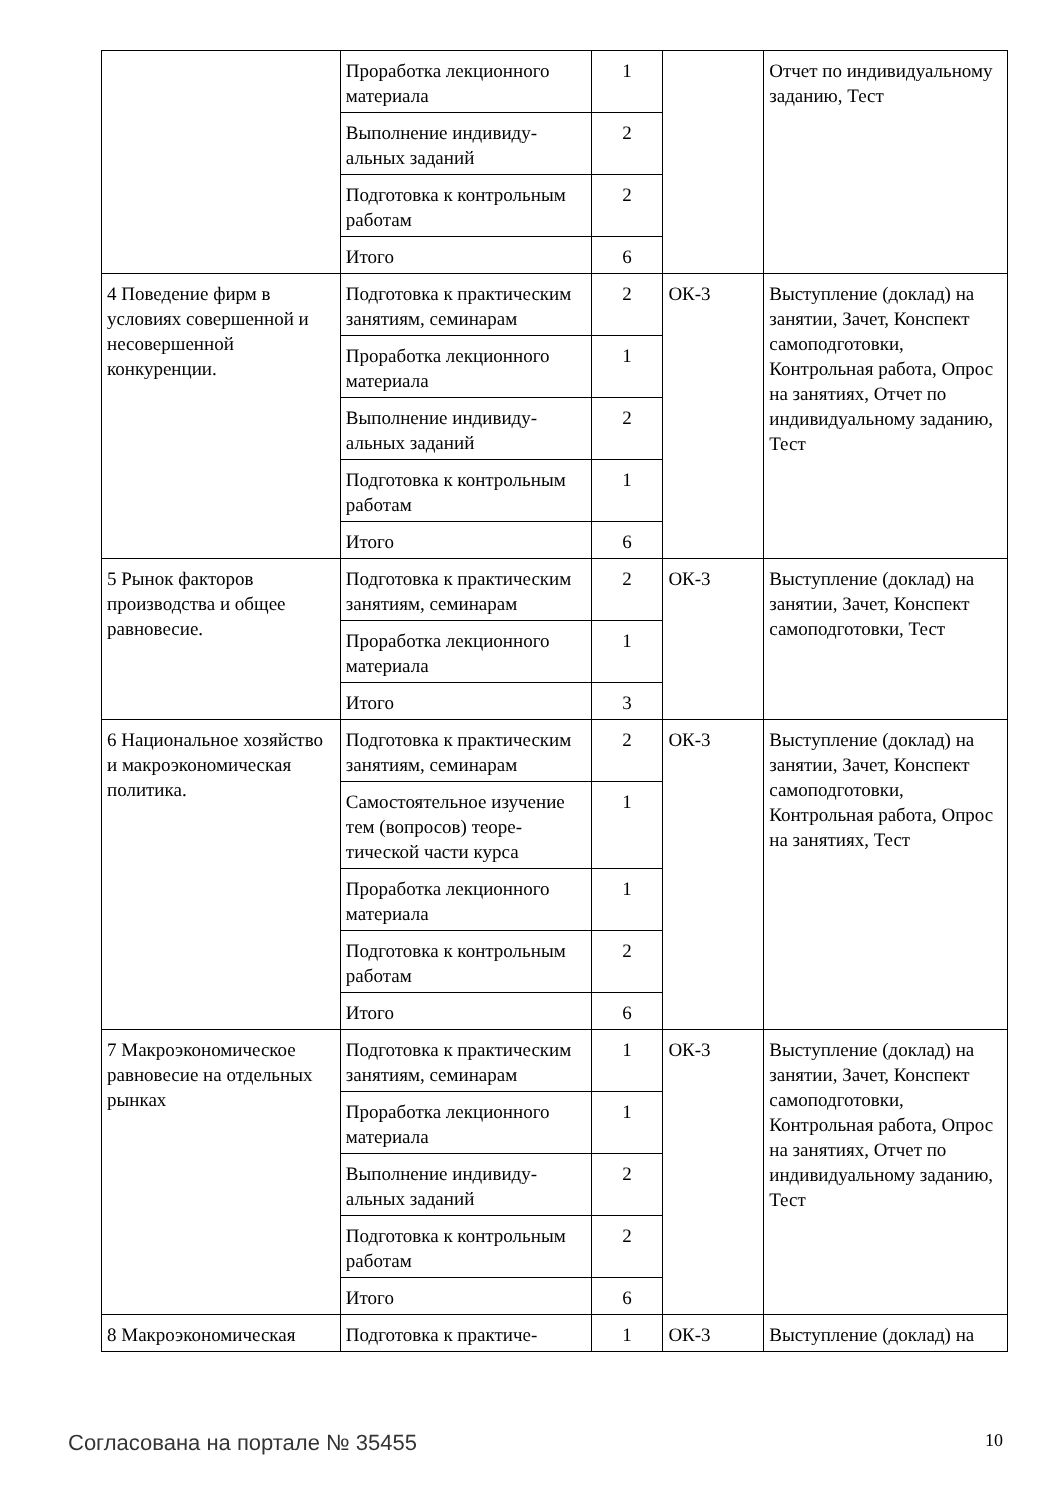| | Проработка лекционного материала | 1 | | Отчет по индивидуаль­ному заданию, Тест |
| | Выполнение индивиду­альных заданий | 2 | | |
| | Подготовка к контроль­ным работам | 2 | | |
| | Итого | 6 | | |
| 4 Поведение фирм в условиях совершенной и несовершенной конкуренции. | Подготовка к практиче­ским занятиям, семина­рам | 2 | ОК-3 | Выступление (доклад) на занятии, Зачет, Конспект самоподготовки, Контрольная работа, Опрос на занятиях, От­чет по индивидуальному заданию, Тест |
| | Проработка лекционного материала | 1 | | |
| | Выполнение индивиду­альных заданий | 2 | | |
| | Подготовка к контроль­ным работам | 1 | | |
| | Итого | 6 | | |
| 5 Рынок факторов производства и общее равновесие. | Подготовка к практиче­ским занятиям, семина­рам | 2 | ОК-3 | Выступление (доклад) на занятии, Зачет, Конспект самоподготовки, Тест |
| | Проработка лекционного материала | 1 | | |
| | Итого | 3 | | |
| 6 Национальное хозяйство и макроэкономическая политика. | Подготовка к практиче­ским занятиям, семина­рам | 2 | ОК-3 | Выступление (доклад) на занятии, Зачет, Конспект самоподготовки, Контрольная работа, Опрос на занятиях, Тест |
| | Самостоятельное изуче­ние тем (вопросов) теоре­тической части курса | 1 | | |
| | Проработка лекционного материала | 1 | | |
| | Подготовка к контроль­ным работам | 2 | | |
| | Итого | 6 | | |
| 7 Макроэкономическое равновесие на отдельных рынках | Подготовка к практиче­ским занятиям, семина­рам | 1 | ОК-3 | Выступление (доклад) на занятии, Зачет, Конспект самоподготовки, Контрольная работа, Опрос на занятиях, От­чет по индивидуальному заданию, Тест |
| | Проработка лекционного материала | 1 | | |
| | Выполнение индивиду­альных заданий | 2 | | |
| | Подготовка к контроль­ным работам | 2 | | |
| | Итого | 6 | | |
| 8 Макроэкономическая | Подготовка к практиче- | 1 | ОК-3 | Выступление (доклад) на |
Согласована на портале № 35455 10